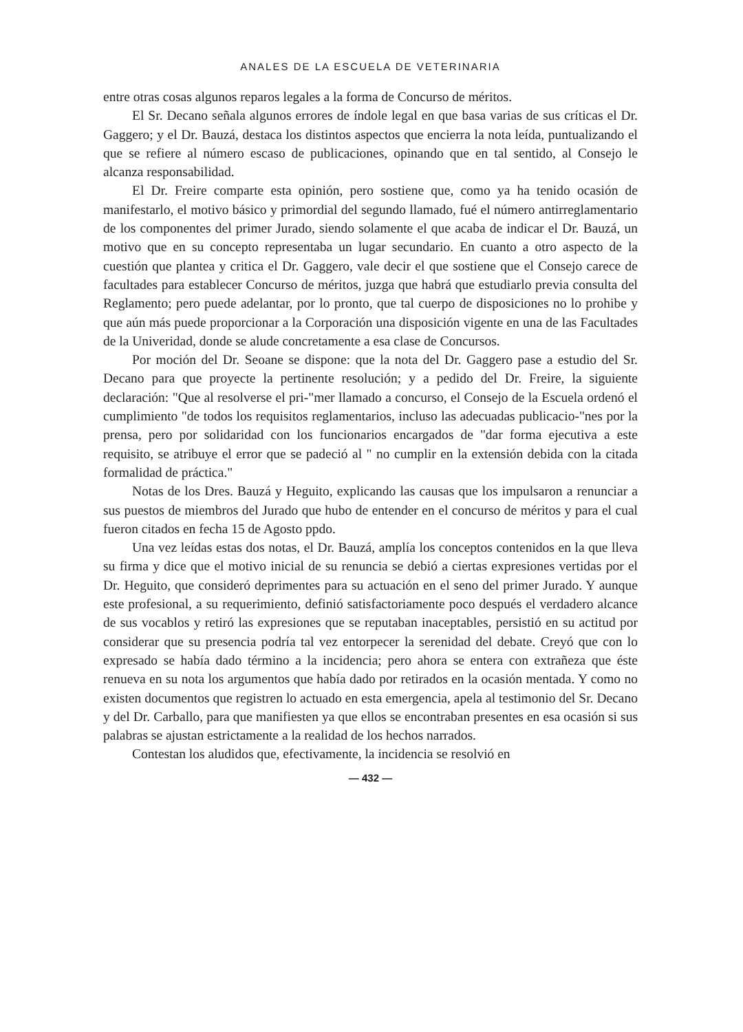ANALES DE LA ESCUELA DE VETERINARIA
entre otras cosas algunos reparos legales a la forma de Concurso de méritos.
El Sr. Decano señala algunos errores de índole legal en que basa varias de sus críticas el Dr. Gaggero; y el Dr. Bauzá, destaca los distintos aspectos que encierra la nota leída, puntualizando el que se refiere al número escaso de publicaciones, opinando que en tal sentido, al Consejo le alcanza responsabilidad.
El Dr. Freire comparte esta opinión, pero sostiene que, como ya ha tenido ocasión de manifestarlo, el motivo básico y primordial del segundo llamado, fué el número antirreglamentario de los componentes del primer Jurado, siendo solamente el que acaba de indicar el Dr. Bauzá, un motivo que en su concepto representaba un lugar secundario. En cuanto a otro aspecto de la cuestión que plantea y critica el Dr. Gaggero, vale decir el que sostiene que el Consejo carece de facultades para establecer Concurso de méritos, juzga que habrá que estudiarlo previa consulta del Reglamento; pero puede adelantar, por lo pronto, que tal cuerpo de disposiciones no lo prohibe y que aún más puede proporcionar a la Corporación una disposición vigente en una de las Facultades de la Univeridad, donde se alude concretamente a esa clase de Concursos.
Por moción del Dr. Seoane se dispone: que la nota del Dr. Gaggero pase a estudio del Sr. Decano para que proyecte la pertinente resolución; y a pedido del Dr. Freire, la siguiente declaración: "Que al resolverse el pri-"mer llamado a concurso, el Consejo de la Escuela ordenó el cumplimiento "de todos los requisitos reglamentarios, incluso las adecuadas publicacio-"nes por la prensa, pero por solidaridad con los funcionarios encargados de "dar forma ejecutiva a este requisito, se atribuye el error que se padeció al " no cumplir en la extensión debida con la citada formalidad de práctica."
Notas de los Dres. Bauzá y Heguito, explicando las causas que los impulsaron a renunciar a sus puestos de miembros del Jurado que hubo de entender en el concurso de méritos y para el cual fueron citados en fecha 15 de Agosto ppdo.
Una vez leídas estas dos notas, el Dr. Bauzá, amplía los conceptos contenidos en la que lleva su firma y dice que el motivo inicial de su renuncia se debió a ciertas expresiones vertidas por el Dr. Heguito, que consideró deprimentes para su actuación en el seno del primer Jurado. Y aunque este profesional, a su requerimiento, definió satisfactoriamente poco después el verdadero alcance de sus vocablos y retiró las expresiones que se reputaban inaceptables, persistió en su actitud por considerar que su presencia podría tal vez entorpecer la serenidad del debate. Creyó que con lo expresado se había dado término a la incidencia; pero ahora se entera con extrañeza que éste renueva en su nota los argumentos que había dado por retirados en la ocasión mentada. Y como no existen documentos que registren lo actuado en esta emergencia, apela al testimonio del Sr. Decano y del Dr. Carballo, para que manifiesten ya que ellos se encontraban presentes en esa ocasión si sus palabras se ajustan estrictamente a la realidad de los hechos narrados.
Contestan los aludidos que, efectivamente, la incidencia se resolvió en
— 432 —